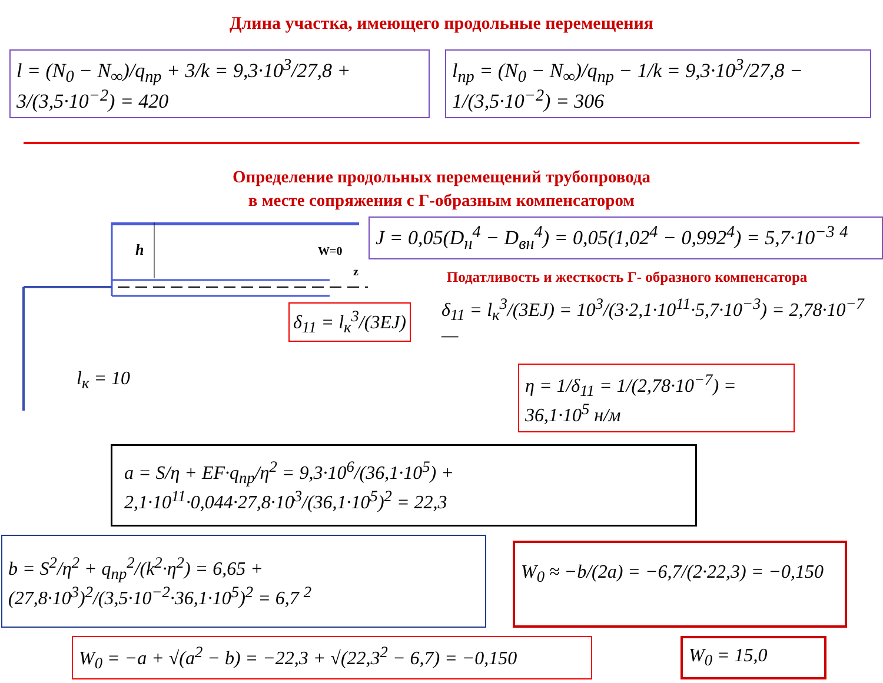Длина участка, имеющего продольные перемещения
l = (N<sub>0</sub> − N<sub>∞</sub>)/q<sub>пр</sub> + 3/k = 9,3·10<sup>3</sup>/27,8 + 3/(3,5·10<sup>−2</sup>) = 420
l<sub>пр</sub> = (N<sub>0</sub> − N<sub>∞</sub>)/q<sub>пр</sub> − 1/k = 9,3·10<sup>3</sup>/27,8 − 1/(3,5·10<sup>−2</sup>) = 306
Определение продольных перемещений трубопровода
в месте сопряжения с Г-образным компенсатором
h
W=0
z
l<sub>к</sub> = 10
δ<sub>11</sub> = l<sub>к</sub><sup>3</sup>/(3EJ)
J = 0,05(D<sub>н</sub><sup>4</sup> − D<sub>вн</sub><sup>4</sup>) = 0,05(1,02<sup>4</sup> − 0,992<sup>4</sup>) = 5,7·10<sup>−3</sup> <sup>4</sup>
Податливость и жесткость Г- образного компенсатора
δ<sub>11</sub> = l<sub>к</sub><sup>3</sup>/(3EJ) = 10<sup>3</sup>/(3·2,1·10<sup>11</sup>·5,7·10<sup>−3</sup>) = 2,78·10<sup>−7</sup> —
η = 1/δ<sub>11</sub> = 1/(2,78·10<sup>−7</sup>) = 36,1·10<sup>5</sup> н/м
a = S/η + EF·q<sub>пр</sub>/η<sup>2</sup> = 9,3·10<sup>6</sup>/(36,1·10<sup>5</sup>) + 2,1·10<sup>11</sup>·0,044·27,8·10<sup>3</sup>/(36,1·10<sup>5</sup>)<sup>2</sup> = 22,3
b = S<sup>2</sup>/η<sup>2</sup> + q<sub>пр</sub><sup>2</sup>/(k<sup>2</sup>·η<sup>2</sup>) = 6,65 + (27,8·10<sup>3</sup>)<sup>2</sup>/(3,5·10<sup>−2</sup>·36,1·10<sup>5</sup>)<sup>2</sup> = 6,7 <sup>2</sup>
W<sub>0</sub> ≈ −b/(2a) = −6,7/(2·22,3) = −0,150
W<sub>0</sub> = −a + √(a<sup>2</sup> − b) = −22,3 + √(22,3<sup>2</sup> − 6,7) = −0,150
W<sub>0</sub> = 15,0